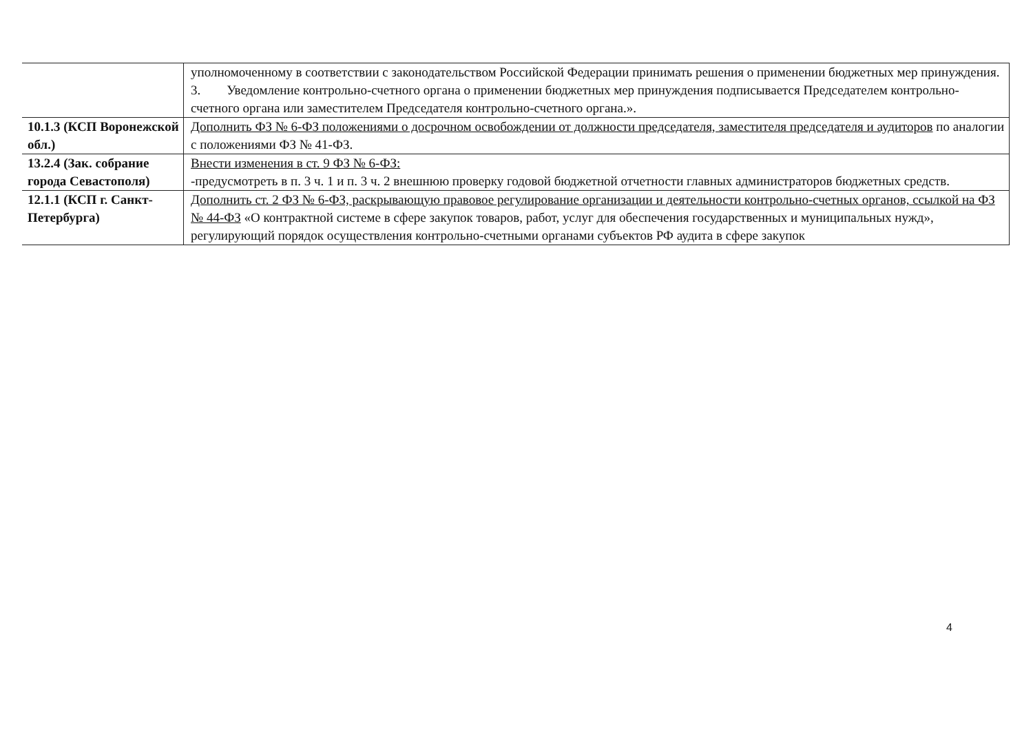| | уполномоченному в соответствии с законодательством Российской Федерации принимать решения о применении бюджетных мер принуждения. 3. Уведомление контрольно-счетного органа о применении бюджетных мер принуждения подписывается Председателем контрольно-счетного органа или заместителем Председателя контрольно-счетного органа.». |
| 10.1.3 (КСП Воронежской обл.) | Дополнить ФЗ № 6-ФЗ положениями о досрочном освобождении от должности председателя, заместителя председателя и аудиторов по аналогии с положениями ФЗ № 41-ФЗ. |
| 13.2.4 (Зак. собрание города Севастополя) | Внести изменения в ст. 9 ФЗ № 6-ФЗ: -предусмотреть в п. 3 ч. 1 и п. 3 ч. 2 внешнюю проверку годовой бюджетной отчетности главных администраторов бюджетных средств. |
| 12.1.1 (КСП г. Санкт-Петербурга) | Дополнить ст. 2 ФЗ № 6-ФЗ, раскрывающую правовое регулирование организации и деятельности контрольно-счетных органов, ссылкой на ФЗ № 44-ФЗ «О контрактной системе в сфере закупок товаров, работ, услуг для обеспечения государственных и муниципальных нужд», регулирующий порядок осуществления контрольно-счетными органами субъектов РФ аудита в сфере закупок |
4